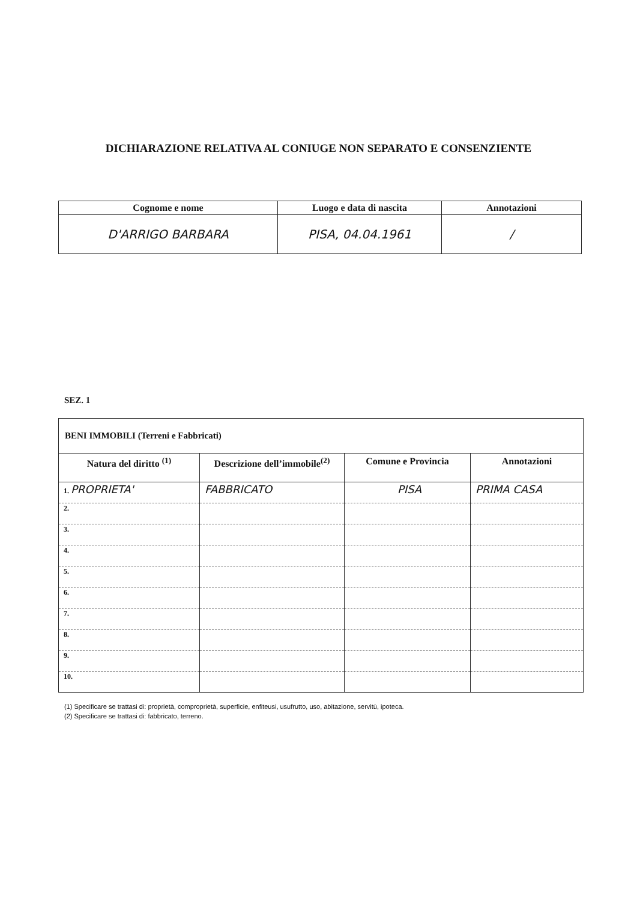DICHIARAZIONE RELATIVA AL CONIUGE NON SEPARATO E CONSENZIENTE
| Cognome e nome | Luogo e data di nascita | Annotazioni |
| --- | --- | --- |
| D'ARRIGO BARBARA | PISA, 04.04.1961 | / |
SEZ. 1
| BENI IMMOBILI (Terreni e Fabbricati) | | | |
| Natura del diritto <sup>(1)</sup> | Descrizione dell’immobile<sup>(2)</sup> | Comune e Provincia | Annotazioni |
| 1. PROPRIETA' | FABBRICATO | PISA | PRIMA CASA |
| 2. | | | |
| 3. | | | |
| 4. | | | |
| 5. | | | |
| 6. | | | |
| 7. | | | |
| 8. | | | |
| 9. | | | |
| 10. | | | |
(1) Specificare se trattasi di: proprietà, comproprietà, superficie, enfiteusi, usufrutto, uso, abitazione, servitù, ipoteca.
(2) Specificare se trattasi di: fabbricato, terreno.